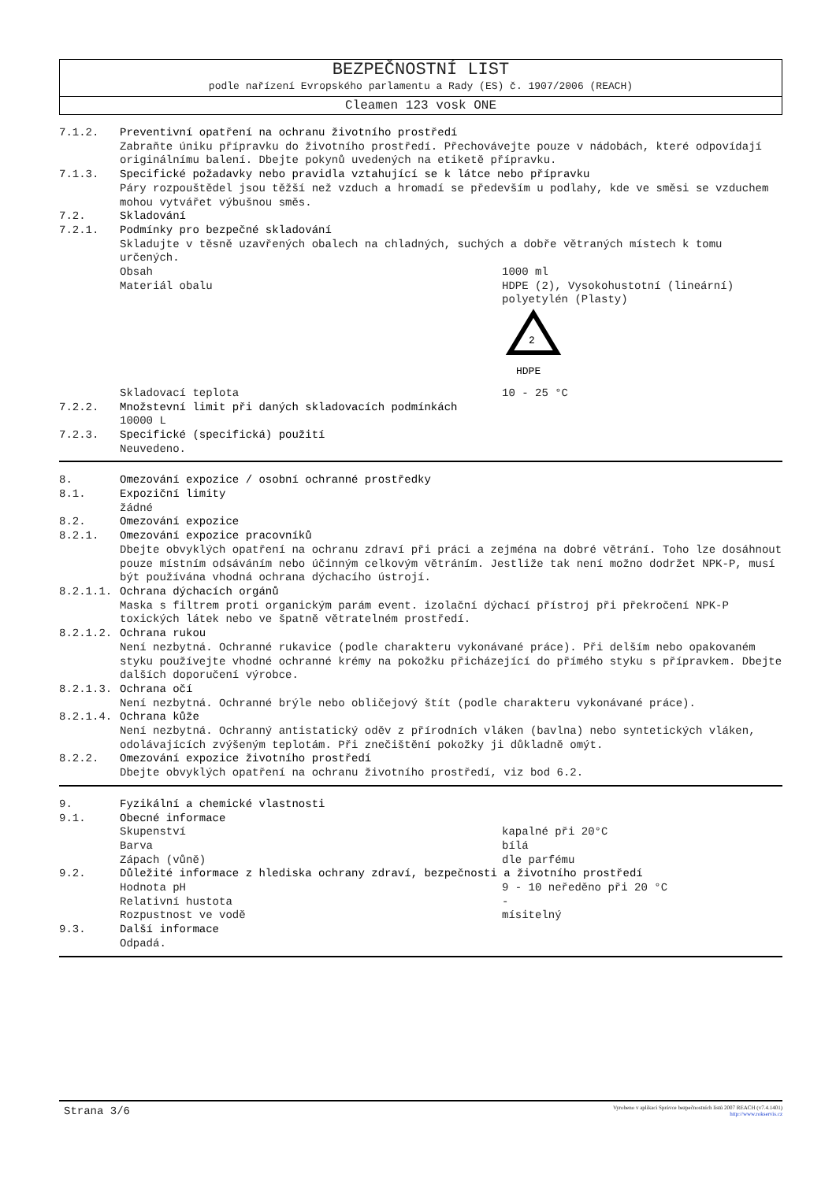BEZPEČNOSTNÍ LIST
podle nařízení Evropského parlamentu a Rady (ES) č. 1907/2006 (REACH)
Cleamen 123 vosk ONE
7.1.2. Preventivní opatření na ochranu životního prostředí
Zabraňte úniku přípravku do životního prostředí. Přechovávejte pouze v nádobách, které odpovídají originálnímu balení. Dbejte pokynů uvedených na etiketě přípravku.
7.1.3. Specifické požadavky nebo pravidla vztahující se k látce nebo přípravku
Páry rozpouštědel jsou těžší než vzduch a hromadí se především u podlahy, kde ve směsi se vzduchem mohou vytvářet výbušnou směs.
7.2. Skladování
7.2.1. Podmínky pro bezpečné skladování
Skladujte v těsně uzavřených obalech na chladných, suchých a dobře větraných místech k tomu určených.
Obsah 1000 ml
Materiál obalu HDPE (2), Vysokohustotní (lineární) polyetylén (Plasty)
2
HDPE
Skladovací teplota 10 - 25 °C
7.2.2. Množstevní limit při daných skladovacích podmínkách
10000 L
7.2.3. Specifické (specifická) použití
Neuvedeno.
8. Omezování expozice / osobní ochranné prostředky
8.1. Expoziční limity
žádné
8.2. Omezování expozice
8.2.1. Omezování expozice pracovníků
Dbejte obvyklých opatření na ochranu zdraví při práci a zejména na dobré větrání. Toho lze dosáhnout pouze místním odsáváním nebo účinným celkovým větráním. Jestliže tak není možno dodržet NPK-P, musí být používána vhodná ochrana dýchacího ústrojí.
8.2.1.1. Ochrana dýchacích orgánů
Maska s filtrem proti organickým parám event. izolační dýchací přístroj při překročení NPK-P toxických látek nebo ve špatně větratelném prostředí.
8.2.1.2. Ochrana rukou
Není nezbytná. Ochranné rukavice (podle charakteru vykonávané práce). Při delším nebo opakovaném styku používejte vhodné ochranné krémy na pokožku přicházející do přímého styku s přípravkem. Dbejte dalších doporučení výrobce.
8.2.1.3. Ochrana očí
Není nezbytná. Ochranné brýle nebo obličejový štít (podle charakteru vykonávané práce).
8.2.1.4. Ochrana kůže
Není nezbytná. Ochranný antistatický oděv z přírodních vláken (bavlna) nebo syntetických vláken, odolávajících zvýšeným teplotám. Při znečištění pokožky ji důkladně omýt.
8.2.2. Omezování expozice životního prostředí
Dbejte obvyklých opatření na ochranu životního prostředí, viz bod 6.2.
9. Fyzikální a chemické vlastnosti
9.1. Obecné informace
Skupenství kapalné při 20°C
Barva bílá
Zápach (vůně) dle parfému
9.2. Důležité informace z hlediska ochrany zdraví, bezpečnosti a životního prostředí
Hodnota pH 9 - 10 neředěno při 20 °C
Relativní hustota -
Rozpustnost ve vodě mísitelný
9.3. Další informace
Odpadá.
Strana 3/6
Vyrobeno v aplikaci Správce bezpečnostních listů 2007 REACH (v7.4.1401)
http://www.rokservis.cz